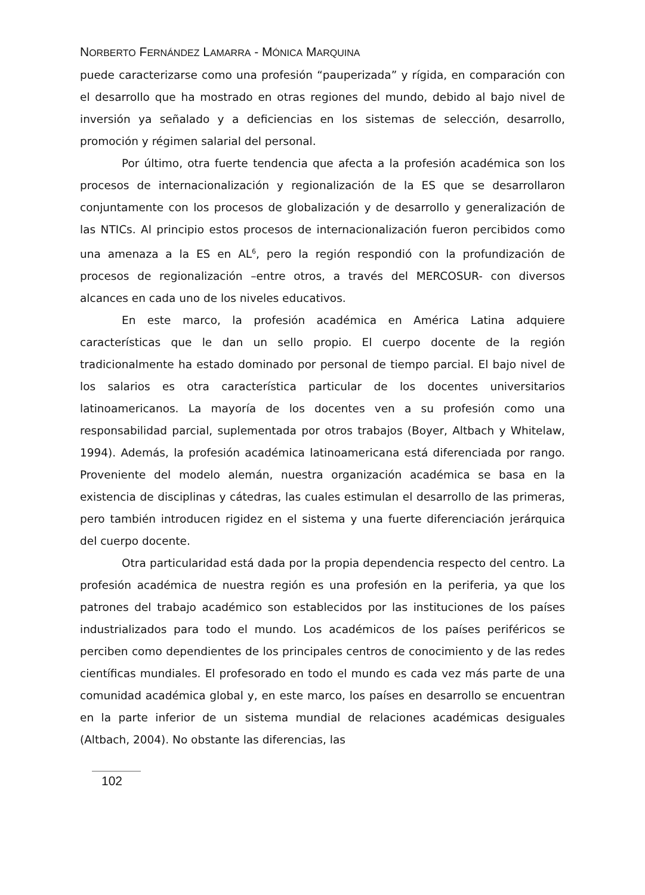NORBERTO FERNÁNDEZ LAMARRA - MÓNICA MARQUINA
puede caracterizarse como una profesión “pauperizada” y rígida, en comparación con el desarrollo que ha mostrado en otras regiones del mundo, debido al bajo nivel de inversión ya señalado y a deficiencias en los sistemas de selección, desarrollo, promoción y régimen salarial del personal.
Por último, otra fuerte tendencia que afecta a la profesión académica son los procesos de internacionalización y regionalización de la ES que se desarrollaron conjuntamente con los procesos de globalización y de desarrollo y generalización de las NTICs. Al principio estos procesos de internacionalización fueron percibidos como una amenaza a la ES en AL<sup>6</sup>, pero la región respondió con la profundización de procesos de regionalización –entre otros, a través del MERCOSUR- con diversos alcances en cada uno de los niveles educativos.
En este marco, la profesión académica en América Latina adquiere características que le dan un sello propio. El cuerpo docente de la región tradicionalmente ha estado dominado por personal de tiempo parcial. El bajo nivel de los salarios es otra característica particular de los docentes universitarios latinoamericanos. La mayoría de los docentes ven a su profesión como una responsabilidad parcial, suplementada por otros trabajos (Boyer, Altbach y Whitelaw, 1994). Además, la profesión académica latinoamericana está diferenciada por rango. Proveniente del modelo alemán, nuestra organización académica se basa en la existencia de disciplinas y cátedras, las cuales estimulan el desarrollo de las primeras, pero también introducen rigidez en el sistema y una fuerte diferenciación jerárquica del cuerpo docente.
Otra particularidad está dada por la propia dependencia respecto del centro. La profesión académica de nuestra región es una profesión en la periferia, ya que los patrones del trabajo académico son establecidos por las instituciones de los países industrializados para todo el mundo. Los académicos de los países periféricos se perciben como dependientes de los principales centros de conocimiento y de las redes científicas mundiales. El profesorado en todo el mundo es cada vez más parte de una comunidad académica global y, en este marco, los países en desarrollo se encuentran en la parte inferior de un sistema mundial de relaciones académicas desiguales (Altbach, 2004). No obstante las diferencias, las
102